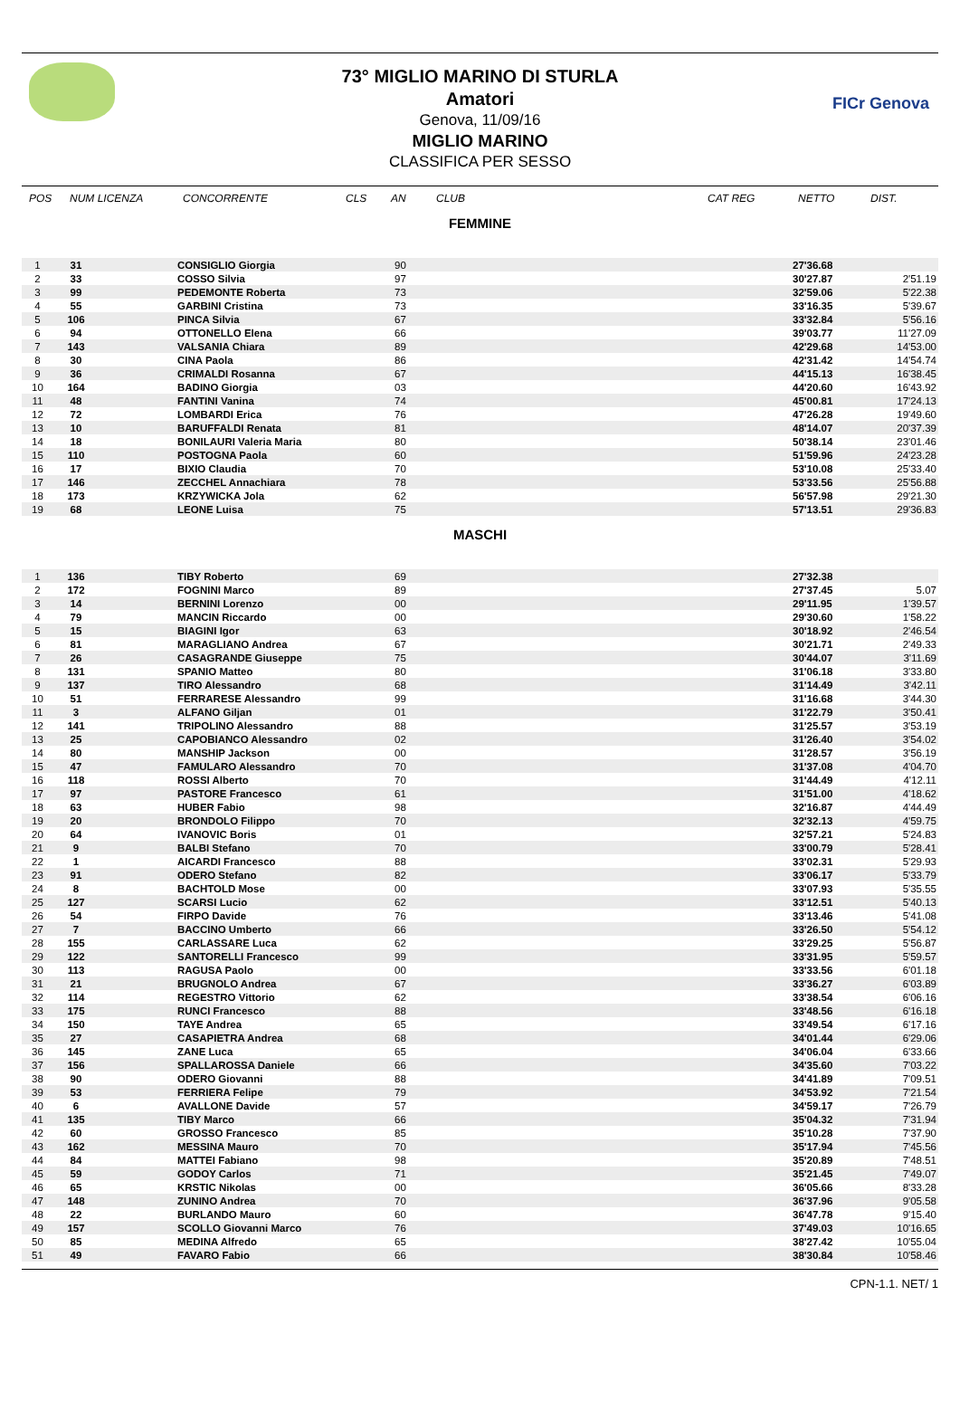FICr Genova
73° MIGLIO MARINO DI STURLA
Amatori
Genova, 11/09/16
MIGLIO MARINO
CLASSIFICA PER SESSO
POS NUM LICENZA CONCORRENTE CLS AN CLUB CAT REG NETTO DIST.
FEMMINE
| 1 | 31 | | CONSIGLIO Giorgia | 90 | 27'36.68 | |
| 2 | 33 | | COSSO Silvia | 97 | 30'27.87 | 2'51.19 |
| 3 | 99 | | PEDEMONTE Roberta | 73 | 32'59.06 | 5'22.38 |
| 4 | 55 | | GARBINI Cristina | 73 | 33'16.35 | 5'39.67 |
| 5 | 106 | | PINCA Silvia | 67 | 33'32.84 | 5'56.16 |
| 6 | 94 | | OTTONELLO Elena | 66 | 39'03.77 | 11'27.09 |
| 7 | 143 | | VALSANIA Chiara | 89 | 42'29.68 | 14'53.00 |
| 8 | 30 | | CINA Paola | 86 | 42'31.42 | 14'54.74 |
| 9 | 36 | | CRIMALDI Rosanna | 67 | 44'15.13 | 16'38.45 |
| 10 | 164 | | BADINO Giorgia | 03 | 44'20.60 | 16'43.92 |
| 11 | 48 | | FANTINI Vanina | 74 | 45'00.81 | 17'24.13 |
| 12 | 72 | | LOMBARDI Erica | 76 | 47'26.28 | 19'49.60 |
| 13 | 10 | | BARUFFALDI Renata | 81 | 48'14.07 | 20'37.39 |
| 14 | 18 | | BONILAURI Valeria Maria | 80 | 50'38.14 | 23'01.46 |
| 15 | 110 | | POSTOGNA Paola | 60 | 51'59.96 | 24'23.28 |
| 16 | 17 | | BIXIO Claudia | 70 | 53'10.08 | 25'33.40 |
| 17 | 146 | | ZECCHEL Annachiara | 78 | 53'33.56 | 25'56.88 |
| 18 | 173 | | KRZYWICKA Jola | 62 | 56'57.98 | 29'21.30 |
| 19 | 68 | | LEONE Luisa | 75 | 57'13.51 | 29'36.83 |
MASCHI
| 1 | 136 | | TIBY Roberto | 69 | 27'32.38 | |
| 2 | 172 | | FOGNINI Marco | 89 | 27'37.45 | 5.07 |
| 3 | 14 | | BERNINI Lorenzo | 00 | 29'11.95 | 1'39.57 |
| 4 | 79 | | MANCIN Riccardo | 00 | 29'30.60 | 1'58.22 |
| 5 | 15 | | BIAGINI Igor | 63 | 30'18.92 | 2'46.54 |
| 6 | 81 | | MARAGLIANO Andrea | 67 | 30'21.71 | 2'49.33 |
| 7 | 26 | | CASAGRANDE Giuseppe | 75 | 30'44.07 | 3'11.69 |
| 8 | 131 | | SPANIO Matteo | 80 | 31'06.18 | 3'33.80 |
| 9 | 137 | | TIRO Alessandro | 68 | 31'14.49 | 3'42.11 |
| 10 | 51 | | FERRARESE Alessandro | 99 | 31'16.68 | 3'44.30 |
| 11 | 3 | | ALFANO Giljan | 01 | 31'22.79 | 3'50.41 |
| 12 | 141 | | TRIPOLINO Alessandro | 88 | 31'25.57 | 3'53.19 |
| 13 | 25 | | CAPOBIANCO Alessandro | 02 | 31'26.40 | 3'54.02 |
| 14 | 80 | | MANSHIP Jackson | 00 | 31'28.57 | 3'56.19 |
| 15 | 47 | | FAMULARO Alessandro | 70 | 31'37.08 | 4'04.70 |
| 16 | 118 | | ROSSI Alberto | 70 | 31'44.49 | 4'12.11 |
| 17 | 97 | | PASTORE Francesco | 61 | 31'51.00 | 4'18.62 |
| 18 | 63 | | HUBER Fabio | 98 | 32'16.87 | 4'44.49 |
| 19 | 20 | | BRONDOLO Filippo | 70 | 32'32.13 | 4'59.75 |
| 20 | 64 | | IVANOVIC Boris | 01 | 32'57.21 | 5'24.83 |
| 21 | 9 | | BALBI Stefano | 70 | 33'00.79 | 5'28.41 |
| 22 | 1 | | AICARDI Francesco | 88 | 33'02.31 | 5'29.93 |
| 23 | 91 | | ODERO Stefano | 82 | 33'06.17 | 5'33.79 |
| 24 | 8 | | BACHTOLD Mose | 00 | 33'07.93 | 5'35.55 |
| 25 | 127 | | SCARSI Lucio | 62 | 33'12.51 | 5'40.13 |
| 26 | 54 | | FIRPO Davide | 76 | 33'13.46 | 5'41.08 |
| 27 | 7 | | BACCINO Umberto | 66 | 33'26.50 | 5'54.12 |
| 28 | 155 | | CARLASSARE Luca | 62 | 33'29.25 | 5'56.87 |
| 29 | 122 | | SANTORELLI Francesco | 99 | 33'31.95 | 5'59.57 |
| 30 | 113 | | RAGUSA Paolo | 00 | 33'33.56 | 6'01.18 |
| 31 | 21 | | BRUGNOLO Andrea | 67 | 33'36.27 | 6'03.89 |
| 32 | 114 | | REGESTRO Vittorio | 62 | 33'38.54 | 6'06.16 |
| 33 | 175 | | RUNCI Francesco | 88 | 33'48.56 | 6'16.18 |
| 34 | 150 | | TAYE Andrea | 65 | 33'49.54 | 6'17.16 |
| 35 | 27 | | CASAPIETRA Andrea | 68 | 34'01.44 | 6'29.06 |
| 36 | 145 | | ZANE Luca | 65 | 34'06.04 | 6'33.66 |
| 37 | 156 | | SPALLAROSSA Daniele | 66 | 34'35.60 | 7'03.22 |
| 38 | 90 | | ODERO Giovanni | 88 | 34'41.89 | 7'09.51 |
| 39 | 53 | | FERRIERA Felipe | 79 | 34'53.92 | 7'21.54 |
| 40 | 6 | | AVALLONE Davide | 57 | 34'59.17 | 7'26.79 |
| 41 | 135 | | TIBY Marco | 66 | 35'04.32 | 7'31.94 |
| 42 | 60 | | GROSSO Francesco | 85 | 35'10.28 | 7'37.90 |
| 43 | 162 | | MESSINA Mauro | 70 | 35'17.94 | 7'45.56 |
| 44 | 84 | | MATTEI Fabiano | 98 | 35'20.89 | 7'48.51 |
| 45 | 59 | | GODOY Carlos | 71 | 35'21.45 | 7'49.07 |
| 46 | 65 | | KRSTIC Nikolas | 00 | 36'05.66 | 8'33.28 |
| 47 | 148 | | ZUNINO Andrea | 70 | 36'37.96 | 9'05.58 |
| 48 | 22 | | BURLANDO Mauro | 60 | 36'47.78 | 9'15.40 |
| 49 | 157 | | SCOLLO Giovanni Marco | 76 | 37'49.03 | 10'16.65 |
| 50 | 85 | | MEDINA Alfredo | 65 | 38'27.42 | 10'55.04 |
| 51 | 49 | | FAVARO Fabio | 66 | 38'30.84 | 10'58.46 |
CPN-1.1. NET/ 1